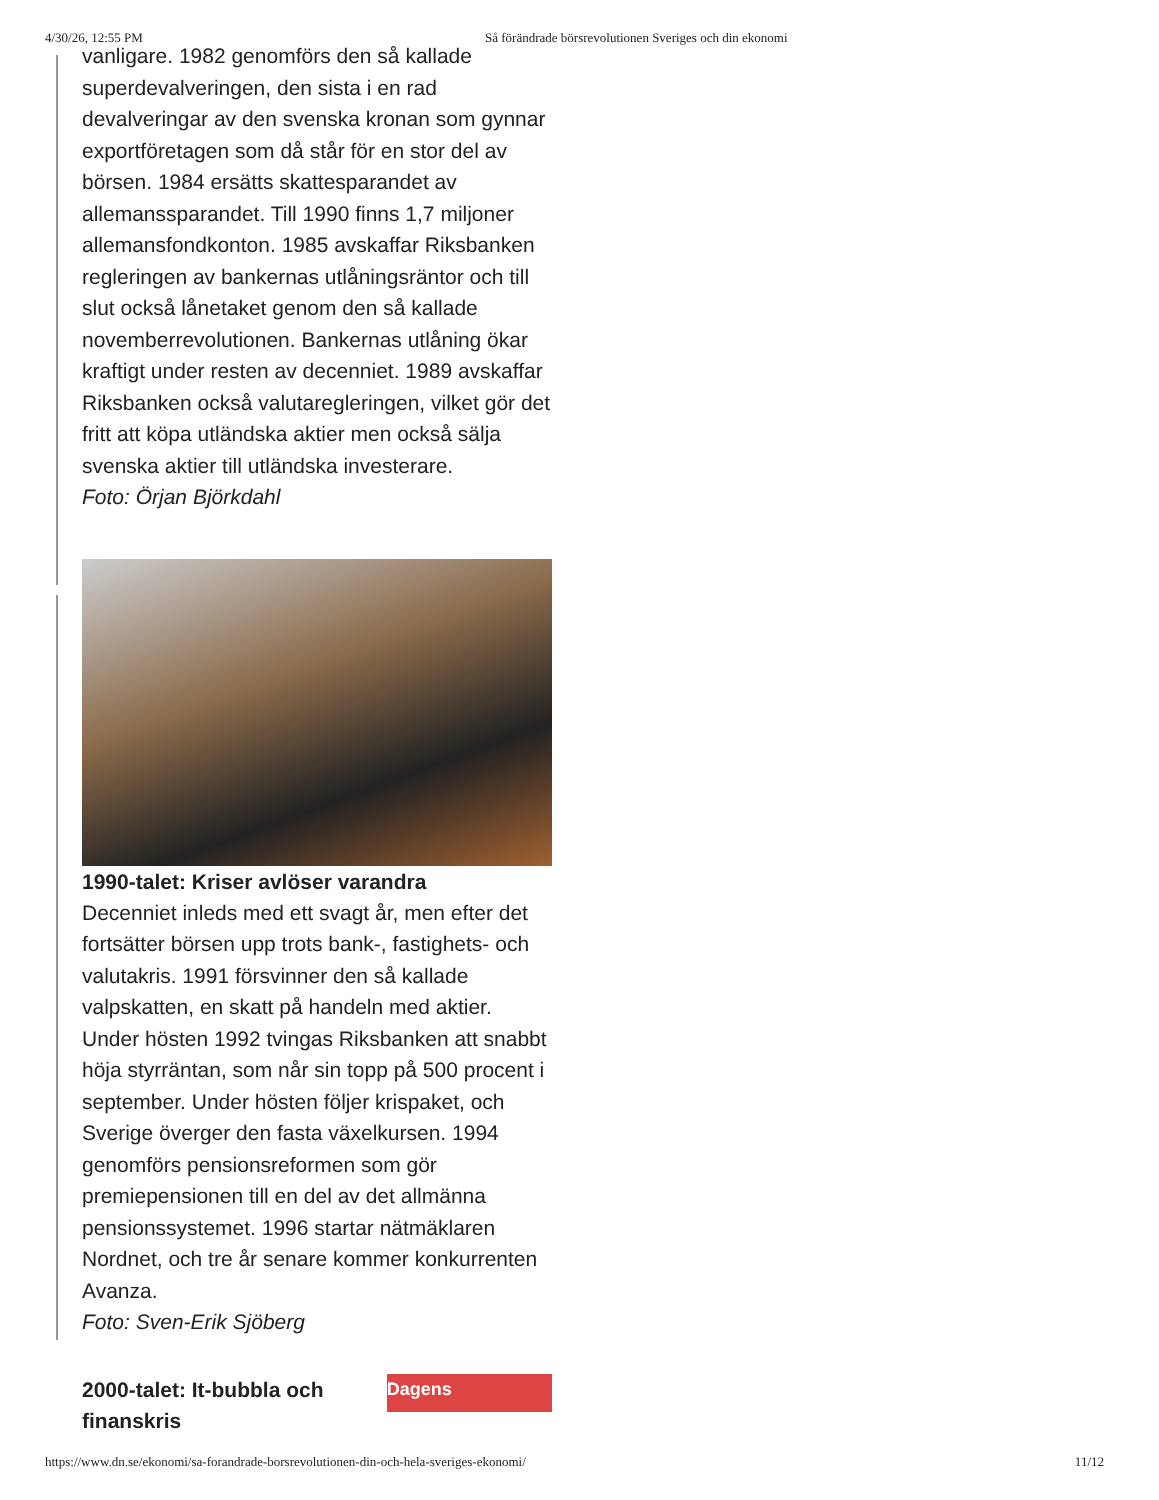4/30/26, 12:55 PM Så förändrade börsrevolutionen Sveriges och din ekonomi
vanligare. 1982 genomförs den så kallade superdevalveringen, den sista i en rad devalveringar av den svenska kronan som gynnar exportföretagen som då står för en stor del av börsen. 1984 ersätts skattesparandet av allemanssparandet. Till 1990 finns 1,7 miljoner allemansfondkonton. 1985 avskaffar Riksbanken regleringen av bankernas utlåningsräntor och till slut också lånetaket genom den så kallade novemberrevolutionen. Bankernas utlåning ökar kraftigt under resten av decenniet. 1989 avskaffar Riksbanken också valutaregleringen, vilket gör det fritt att köpa utländska aktier men också sälja svenska aktier till utländska investerare.
Foto: Örjan Björkdahl
1990-talet: Kriser avlöser varandra
Decenniet inleds med ett svagt år, men efter det fortsätter börsen upp trots bank-, fastighets- och valutakris. 1991 försvinner den så kallade valpskatten, en skatt på handeln med aktier. Under hösten 1992 tvingas Riksbanken att snabbt höja styrräntan, som når sin topp på 500 procent i september. Under hösten följer krispaket, och Sverige överger den fasta växelkursen. 1994 genomförs pensionsreformen som gör premiepensionen till en del av det allmänna pensionssystemet. 1996 startar nätmäklaren Nordnet, och tre år senare kommer konkurrenten Avanza.
Foto: Sven-Erik Sjöberg
2000-talet: It-bubbla och finanskris
Dagens
https://www.dn.se/ekonomi/sa-forandrade-borsrevolutionen-din-och-hela-sveriges-ekonomi/ 11/12